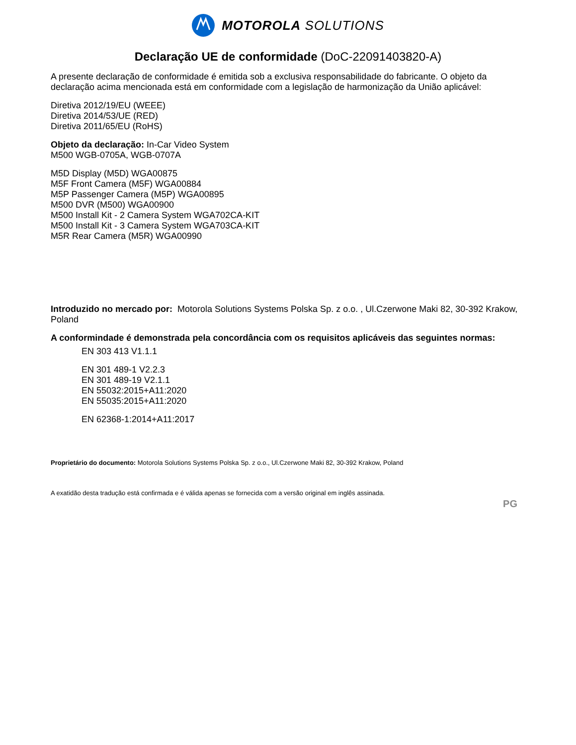MOTOROLA SOLUTIONS
Declaração UE de conformidade (DoC-22091403820-A)
A presente declaração de conformidade é emitida sob a exclusiva responsabilidade do fabricante. O objeto da declaração acima mencionada está em conformidade com a legislação de harmonização da União aplicável:
Diretiva 2012/19/EU (WEEE)
Diretiva 2014/53/UE (RED)
Diretiva 2011/65/EU (RoHS)
Objeto da declaração: In-Car Video System
M500 WGB-0705A, WGB-0707A
M5D Display (M5D) WGA00875
M5F Front Camera (M5F) WGA00884
M5P Passenger Camera (M5P) WGA00895
M500 DVR (M500) WGA00900
M500 Install Kit - 2 Camera System WGA702CA-KIT
M500 Install Kit - 3 Camera System WGA703CA-KIT
M5R Rear Camera (M5R) WGA00990
Introduzido no mercado por: Motorola Solutions Systems Polska Sp. z o.o. , Ul.Czerwone Maki 82, 30-392 Krakow, Poland
A conformindade é demonstrada pela concordância com os requisitos aplicáveis das seguintes normas:
EN 303 413 V1.1.1
EN 301 489-1 V2.2.3
EN 301 489-19 V2.1.1
EN 55032:2015+A11:2020
EN 55035:2015+A11:2020
EN 62368-1:2014+A11:2017
Proprietário do documento: Motorola Solutions Systems Polska Sp. z o.o., Ul.Czerwone Maki 82, 30-392 Krakow, Poland
A exatidão desta tradução está confirmada e é válida apenas se fornecida com a versão original em inglês assinada.
PG